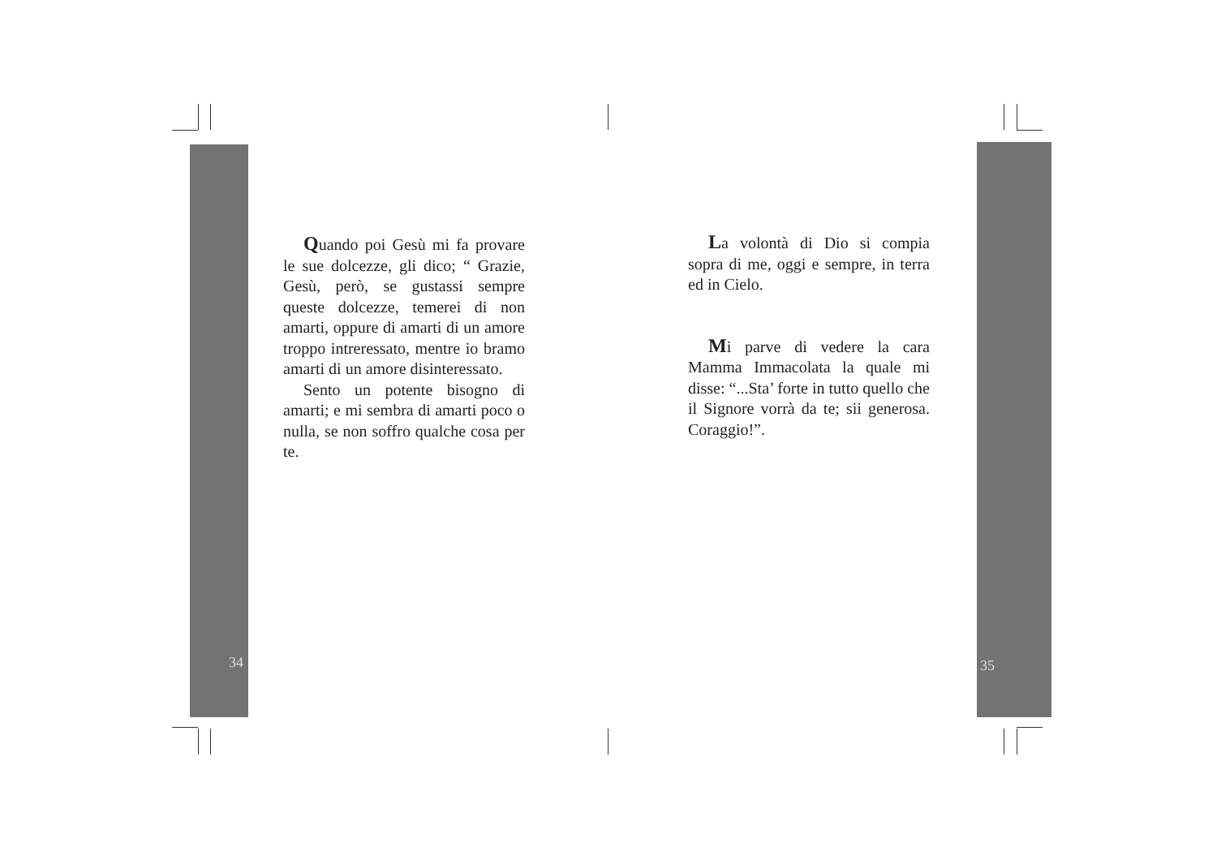Quando poi Gesù mi fa provare le sue dolcezze, gli dico; “ Grazie, Gesù, però, se gustassi sempre queste dolcezze, temerei di non amarti, oppure di amarti di un amore troppo intreressato, mentre io bramo amarti di un amore disinteressato.
Sento un potente bisogno di amarti; e mi sembra di amarti poco o nulla, se non soffro qualche cosa per te.
34
La volontà di Dio si compia sopra di me, oggi e sempre, in terra ed in Cielo.
Mi parve di vedere la cara Mamma Immacolata la quale mi disse: “...Sta’ forte in tutto quello che il Signore vorrà da te; sii generosa. Coraggio!”.
35